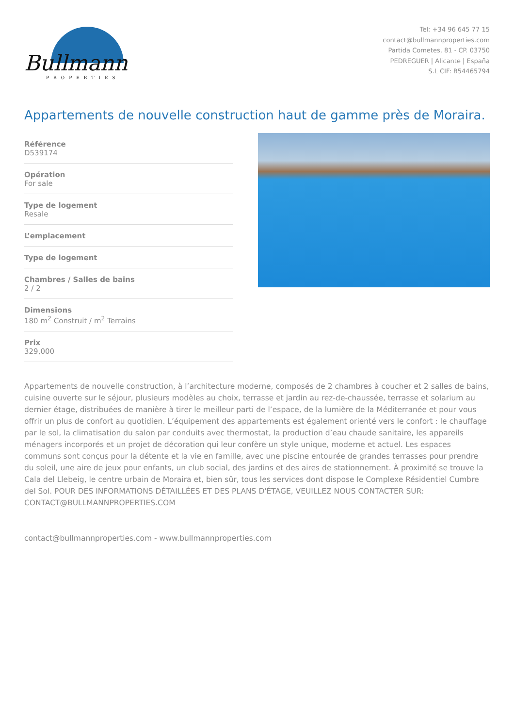Bullmann
PROPERTIES
Tel: +34 96 645 77 15
contact@bullmannproperties.com
Partida Cometes, 81 - CP. 03750
PEDREGUER | Alicante | España
S.L CIF: B54465794
Appartements de nouvelle construction haut de gamme près de Moraira.
Référence
D539174
Opération
For sale
Type de logement
Resale
L’emplacement
Type de logement
Chambres / Salles de bains
2 / 2
Dimensions
180 m<sup>2</sup> Construit / m<sup>2</sup> Terrains
Prix
329,000
Appartements de nouvelle construction, à l’architecture moderne, composés de 2 chambres à coucher et 2 salles de bains, cuisine ouverte sur le séjour, plusieurs modèles au choix, terrasse et jardin au rez-de-chaussée, terrasse et solarium au dernier étage, distribuées de manière à tirer le meilleur parti de l’espace, de la lumière de la Méditerranée et pour vous offrir un plus de confort au quotidien. L’équipement des appartements est également orienté vers le confort : le chauffage par le sol, la climatisation du salon par conduits avec thermostat, la production d’eau chaude sanitaire, les appareils ménagers incorporés et un projet de décoration qui leur confère un style unique, moderne et actuel. Les espaces communs sont conçus pour la détente et la vie en famille, avec une piscine entourée de grandes terrasses pour prendre du soleil, une aire de jeux pour enfants, un club social, des jardins et des aires de stationnement. À proximité se trouve la Cala del Llebeig, le centre urbain de Moraira et, bien sûr, tous les services dont dispose le Complexe Résidentiel Cumbre del Sol. POUR DES INFORMATIONS DÉTAILLÉES ET DES PLANS D'ÉTAGE, VEUILLEZ NOUS CONTACTER SUR: CONTACT@BULLMANNPROPERTIES.COM
contact@bullmannproperties.com - www.bullmannproperties.com